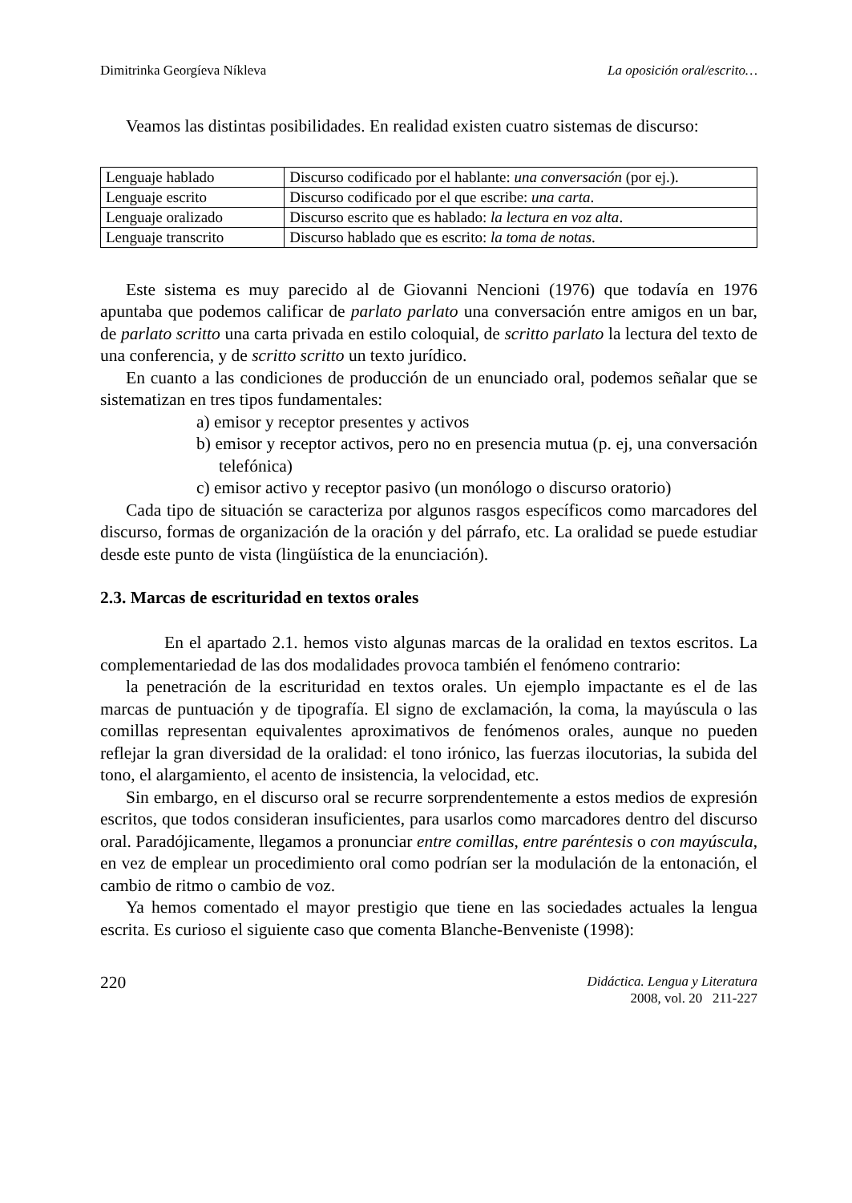Dimitrinka Georgíeva Níkleva La oposición oral/escrito…
Veamos las distintas posibilidades. En realidad existen cuatro sistemas de discurso:
| Lenguaje hablado | Discurso codificado por el hablante: una conversación (por ej.). |
| Lenguaje escrito | Discurso codificado por el que escribe: una carta . |
| Lenguaje oralizado | Discurso escrito que es hablado: la lectura en voz alta . |
| Lenguaje transcrito | Discurso hablado que es escrito: la toma de notas . |
Este sistema es muy parecido al de Giovanni Nencioni (1976) que todavía en 1976 apuntaba que podemos calificar de parlato parlato una conversación entre amigos en un bar, de parlato scritto una carta privada en estilo coloquial, de scritto parlato la lectura del texto de una conferencia, y de scritto scritto un texto jurídico.
En cuanto a las condiciones de producción de un enunciado oral, podemos señalar que se sistematizan en tres tipos fundamentales:
a) emisor y receptor presentes y activos
b) emisor y receptor activos, pero no en presencia mutua (p. ej, una conversación telefónica)
c) emisor activo y receptor pasivo (un monólogo o discurso oratorio)
Cada tipo de situación se caracteriza por algunos rasgos específicos como marcadores del discurso, formas de organización de la oración y del párrafo, etc. La oralidad se puede estudiar desde este punto de vista (lingüística de la enunciación).
2.3. Marcas de escrituridad en textos orales
En el apartado 2.1. hemos visto algunas marcas de la oralidad en textos escritos. La complementariedad de las dos modalidades provoca también el fenómeno contrario:
la penetración de la escrituridad en textos orales. Un ejemplo impactante es el de las marcas de puntuación y de tipografía. El signo de exclamación, la coma, la mayúscula o las comillas representan equivalentes aproximativos de fenómenos orales, aunque no pueden reflejar la gran diversidad de la oralidad: el tono irónico, las fuerzas ilocutorias, la subida del tono, el alargamiento, el acento de insistencia, la velocidad, etc.
Sin embargo, en el discurso oral se recurre sorprendentemente a estos medios de expresión escritos, que todos consideran insuficientes, para usarlos como marcadores dentro del discurso oral. Paradójicamente, llegamos a pronunciar entre comillas, entre paréntesis o con mayúscula, en vez de emplear un procedimiento oral como podrían ser la modulación de la entonación, el cambio de ritmo o cambio de voz.
Ya hemos comentado el mayor prestigio que tiene en las sociedades actuales la lengua escrita. Es curioso el siguiente caso que comenta Blanche-Benveniste (1998):
220
Didáctica. Lengua y Literatura
2008, vol. 20 211-227